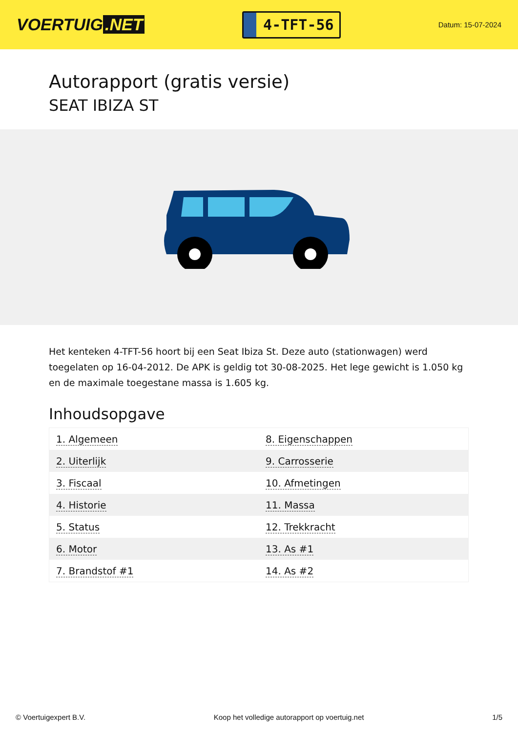VOERTUIG.NET
4-TFT-56
Datum: 15-07-2024
Autorapport (gratis versie)
SEAT IBIZA ST
Het kenteken 4-TFT-56 hoort bij een Seat Ibiza St. Deze auto (stationwagen) werd toegelaten op 16-04-2012. De APK is geldig tot 30-08-2025. Het lege gewicht is 1.050 kg en de maximale toegestane massa is 1.605 kg.
Inhoudsopgave
| 1. Algemeen | 8. Eigenschappen |
| 2. Uiterlijk | 9. Carrosserie |
| 3. Fiscaal | 10. Afmetingen |
| 4. Historie | 11. Massa |
| 5. Status | 12. Trekkracht |
| 6. Motor | 13. As #1 |
| 7. Brandstof #1 | 14. As #2 |
© Voertuigexpert B.V. Koop het volledige autorapport op voertuig.net 1/5